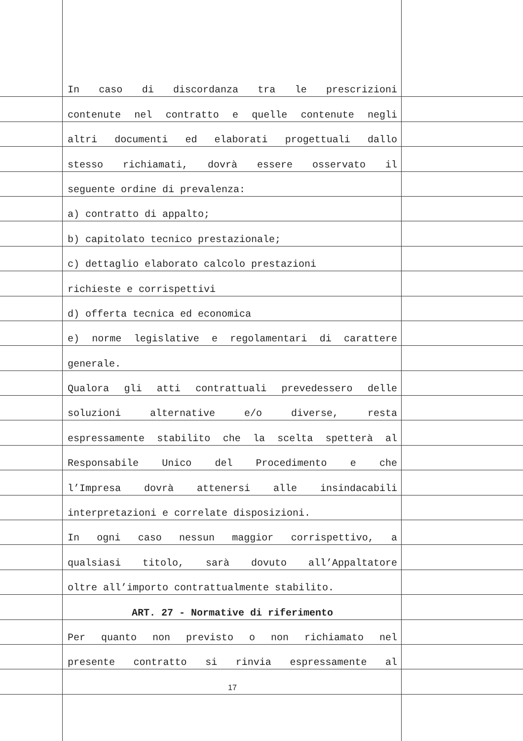In caso di discordanza tra le prescrizioni
contenute nel contratto e quelle contenute negli
altri documenti ed elaborati progettuali dallo
stesso richiamati, dovrà essere osservato il
seguente ordine di prevalenza:
a) contratto di appalto;
b) capitolato tecnico prestazionale;
c) dettaglio elaborato calcolo prestazioni
richieste e corrispettivi
d) offerta tecnica ed economica
e) norme legislative e regolamentari di carattere
generale.
Qualora gli atti contrattuali prevedessero delle
soluzioni alternative e/o diverse, resta
espressamente stabilito che la scelta spetterà al
Responsabile Unico del Procedimento e che
l’Impresa dovrà attenersi alle insindacabili
interpretazioni e correlate disposizioni.
In ogni caso nessun maggior corrispettivo, a
qualsiasi titolo, sarà dovuto all’Appaltatore
oltre all’importo contrattualmente stabilito.
ART. 27 - Normative di riferimento
Per quanto non previsto o non richiamato nel
presente contratto si rinvia espressamente al
17